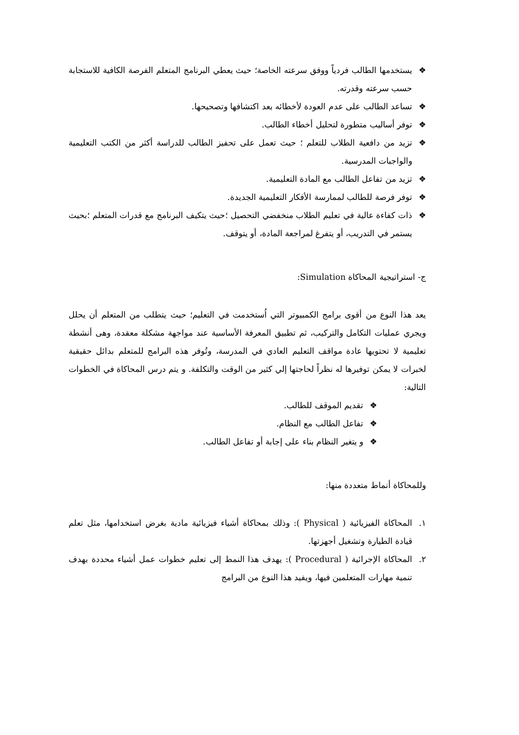❖ يستخدمها الطالب فردياً ووفق سرعته الخاصة؛ حيث يعطي البرنامج المتعلم الفرصة الكافية للاستجابة حسب سرعته وقدرته.
❖ تساعد الطالب على عدم العودة لأخطائه بعد اكتشافها وتصحيحها.
❖ توفر أساليب متطورة لتحليل أخطاء الطالب.
❖ تزيد من دافعية الطلاب للتعلم ؛ حيث تعمل على تحفيز الطالب للدراسة أكثر من الكتب التعليمية والواجبات المدرسية.
❖ تزيد من تفاعل الطالب مع المادة التعليمية.
❖ توفر فرصة للطالب لممارسة الأفكار التعليمية الجديدة.
❖ ذات كفاءة عالية في تعليم الطلاب منخفضي التحصيل ؛حيث يتكيف البرنامج مع قدرات المتعلم ؛بحيث يستمر في التدريب، أو يتفرغ لمراجعة المادة، أو يتوقف.
ج- استراتيجية المحاكاة Simulation:
يعد هذا النوع من أقوى برامج الكمبيوتر التي اُستخدمت في التعليم؛ حيث يتطلب من المتعلم أن يحلل ويجري عمليات التكامل والتركيب، ثم تطبيق المعرفة الأساسية عند مواجهة مشكلة معقدة، وهى أنشطة تعليمية لا تحتويها عادة مواقف التعليم العادي في المدرسة، وتُوفر هذه البرامج للمتعلم بدائل حقيقية لخبرات لا يمكن توفيرها له نظراً لحاجتها إلي كثير من الوقت والتكلفة. و يتم درس المحاكاة في الخطوات التالية:
❖ تقديم الموقف للطالب.
❖ تفاعل الطالب مع النظام.
❖ و يتغير النظام بناء على إجابة أو تفاعل الطالب.
وللمحاكاة أنماط متعددة منها:
١. المحاكاة الفيزيائية ( Physical ): وذلك بمحاكاة أشياء فيزيائية مادية بغرض استخدامها، مثل تعلم قيادة الطيارة وتشغيل أجهزتها.
٢. المحاكاة الإجرائية ( Procedural ): يهدف هذا النمط إلى تعليم خطوات عمل أشياء محددة بهدف تنمية مهارات المتعلمين فيها، ويفيد هذا النوع من البرامج